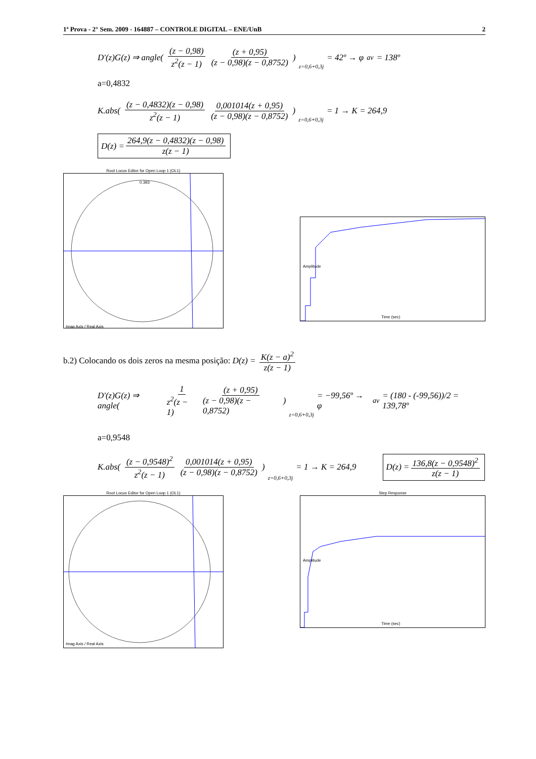1ª Prova - 2° Sem. 2009 - 164887 – CONTROLE DIGITAL – ENE/UnB 2
D'(z)G(z) ⇒ angle( (z − 0,98) z<sup>2</sup>(z − 1) (z + 0,95) (z − 0,98)(z − 0,8752)) z=0,6+0,3j = 42º → φ<sub>av</sub> = 138º
a=0,4832
K.abs( (z − 0,4832)(z − 0,98) z<sup>2</sup>(z − 1) 0,001014(z + 0,95) (z − 0,98)(z − 0,8752)) z=0,6+0,3j = 1 → K = 264,9
D(z) = 264,9(z − 0,4832)(z − 0,98) z(z − 1)
Root Locus Editor for Open Loop 1 (OL1)
0.393
Imag Axis / Real Axis
Time (sec)
Amplitude
b.2) Colocando os dois zeros na mesma posição: D(z) = K(z − a)<sup>2</sup> z(z − 1)
D'(z)G(z) ⇒ angle( 1 z<sup>2</sup>(z − 1) (z + 0,95) (z − 0,98)(z − 0,8752)) z=0,6+0,3j = −99,56º → φ<sub>av</sub> = (180 - (-99,56))/2 = 139,78º
a=0,9548
K.abs( (z − 0,9548)<sup>2</sup> z<sup>2</sup>(z − 1) 0,001014(z + 0,95) (z − 0,98)(z − 0,8752)) z=0,6+0,3j = 1 → K = 264,9 D(z) = 136,8(z − 0,9548)<sup>2</sup> z(z − 1)
Root Locus Editor for Open Loop 1 (OL1)
Imag Axis / Real Axis
Step Response
Time (sec)
Amplitude